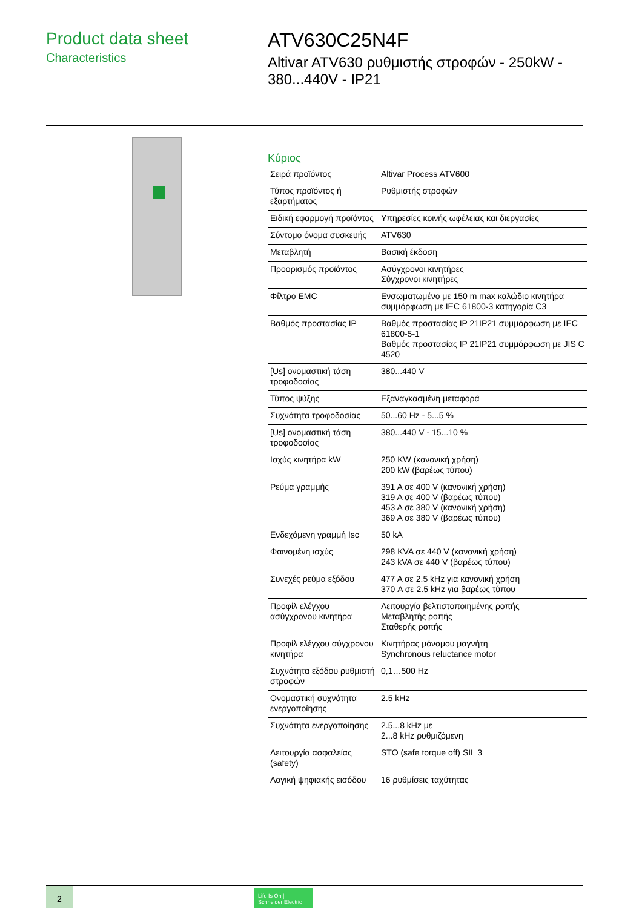Product data sheet
Characteristics
ATV630C25N4F
Altivar ATV630 ρυθμιστής στροφών - 250kW - 380...440V - IP21
Κύριος
| Σειρά προϊόντος | Altivar Process ATV600 |
| Τύπος προϊόντος ή εξαρτήματος | Ρυθμιστής στροφών |
| Ειδική εφαρμογή προϊόντος | Υπηρεσίες κοινής ωφέλειας και διεργασίες |
| Σύντομο όνομα συσκευής | ATV630 |
| Μεταβλητή | Βασική έκδοση |
| Προορισμός προϊόντος | Ασύγχρονοι κινητήρες Σύγχρονοι κινητήρες |
| Φίλτρο EMC | Ενσωματωμένο με 150 m max καλώδιο κινητήρα συμμόρφωση με IEC 61800-3 κατηγορία C3 |
| Βαθμός προστασίας IP | Βαθμός προστασίας IP 21IP21 συμμόρφωση με IEC 61800-5-1 Βαθμός προστασίας IP 21IP21 συμμόρφωση με JIS C 4520 |
| [Us] ονομαστική τάση τροφοδοσίας | 380...440 V |
| Τύπος ψύξης | Εξαναγκασμένη μεταφορά |
| Συχνότητα τροφοδοσίας | 50...60 Hz - 5...5 % |
| [Us] ονομαστική τάση τροφοδοσίας | 380...440 V - 15...10 % |
| Ισχύς κινητήρα kW | 250 KW (κανονική χρήση) 200 kW (βαρέως τύπου) |
| Ρεύμα γραμμής | 391 A σε 400 V (κανονική χρήση) 319 A σε 400 V (βαρέως τύπου) 453 A σε 380 V (κανονική χρήση) 369 A σε 380 V (βαρέως τύπου) |
| Ενδεχόμενη γραμμή Isc | 50 kA |
| Φαινομένη ισχύς | 298 KVA σε 440 V (κανονική χρήση) 243 kVA σε 440 V (βαρέως τύπου) |
| Συνεχές ρεύμα εξόδου | 477 A σε 2.5 kHz για κανονική χρήση 370 A σε 2.5 kHz για βαρέως τύπου |
| Προφίλ ελέγχου ασύγχρονου κινητήρα | Λειτουργία βελτιστοποιημένης ροπής Μεταβλητής ροπής Σταθερής ροπής |
| Προφίλ ελέγχου σύγχρονου κινητήρα | Κινητήρας μόνομου μαγνήτη Synchronous reluctance motor |
| Συχνότητα εξόδου ρυθμιστή στροφών | 0,1…500 Hz |
| Ονομαστική συχνότητα ενεργοποίησης | 2.5 kHz |
| Συχνότητα ενεργοποίησης | 2.5...8 kHz με 2...8 kHz ρυθμιζόμενη |
| Λειτουργία ασφαλείας (safety) | STO (safe torque off) SIL 3 |
| Λογική ψηφιακής εισόδου | 16 ρυθμίσεις ταχύτητας |
2
Life Is On | Schneider Electric